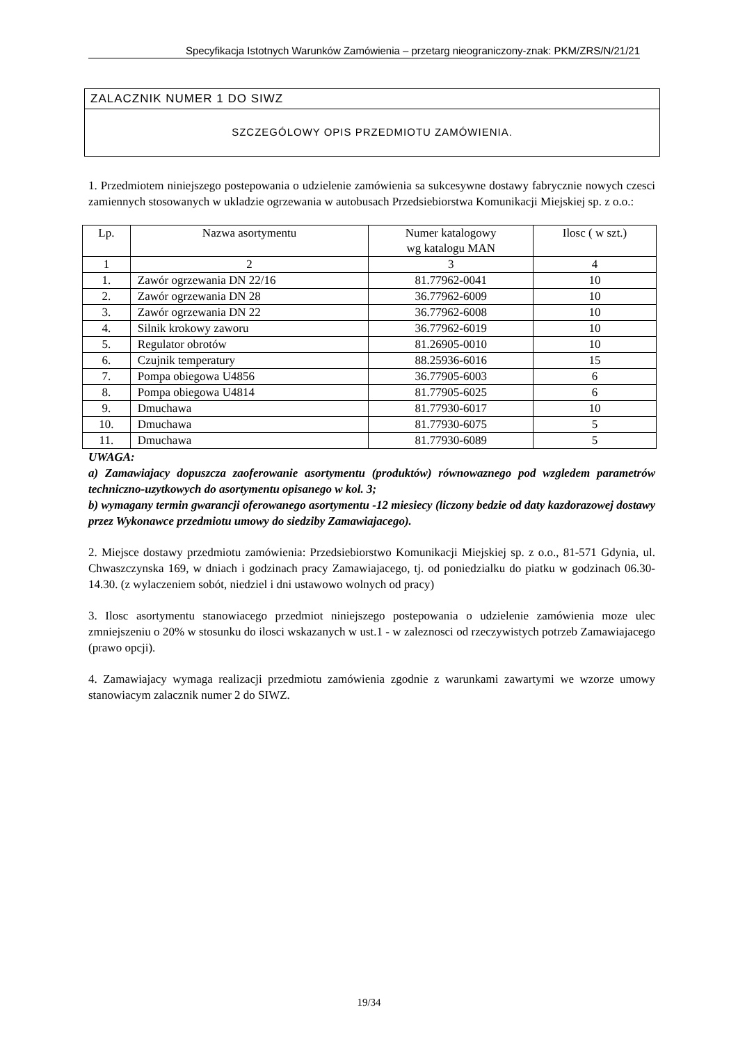Specyfikacja Istotnych Warunków Zamówienia – przetarg nieograniczony-znak: PKM/ZRS/N/21/21
ZALACZNIK NUMER 1 DO SIWZ
SZCZEGÓLOWY OPIS PRZEDMIOTU ZAMÓWIENIA.
1. Przedmiotem niniejszego postepowania o udzielenie zamówienia sa sukcesywne dostawy fabrycznie nowych czesci zamiennych stosowanych w ukladzie ogrzewania w autobusach Przedsiebiorstwa Komunikacji Miejskiej sp. z o.o.:
| Lp. | Nazwa asortymentu | Numer katalogowy wg katalogu MAN | Ilosc ( w szt.) |
| --- | --- | --- | --- |
| 1 | 2 | 3 | 4 |
| 1. | Zawór ogrzewania DN 22/16 | 81.77962-0041 | 10 |
| 2. | Zawór ogrzewania DN 28 | 36.77962-6009 | 10 |
| 3. | Zawór ogrzewania DN 22 | 36.77962-6008 | 10 |
| 4. | Silnik krokowy zaworu | 36.77962-6019 | 10 |
| 5. | Regulator obrotów | 81.26905-0010 | 10 |
| 6. | Czujnik temperatury | 88.25936-6016 | 15 |
| 7. | Pompa obiegowa U4856 | 36.77905-6003 | 6 |
| 8. | Pompa obiegowa U4814 | 81.77905-6025 | 6 |
| 9. | Dmuchawa | 81.77930-6017 | 10 |
| 10. | Dmuchawa | 81.77930-6075 | 5 |
| 11. | Dmuchawa | 81.77930-6089 | 5 |
UWAGA:
a) Zamawiajacy dopuszcza zaoferowanie asortymentu (produktów) równowaznego pod wzgledem parametrów techniczno-uzytkowych do asortymentu opisanego w kol. 3;
b) wymagany termin gwarancji oferowanego asortymentu -12 miesiecy (liczony bedzie od daty kazdorazowej dostawy przez Wykonawce przedmiotu umowy do siedziby Zamawiajacego).
2. Miejsce dostawy przedmiotu zamówienia: Przedsiebiorstwo Komunikacji Miejskiej sp. z o.o., 81-571 Gdynia, ul. Chwaszczynska 169, w dniach i godzinach pracy Zamawiajacego, tj. od poniedzialku do piatku w godzinach 06.30-14.30. (z wylaczeniem sobót, niedziel i dni ustawowo wolnych od pracy)
3. Ilosc asortymentu stanowiacego przedmiot niniejszego postepowania o udzielenie zamówienia moze ulec zmniejszeniu o 20% w stosunku do ilosci wskazanych w ust.1 - w zaleznosci od rzeczywistych potrzeb Zamawiajacego (prawo opcji).
4. Zamawiajacy wymaga realizacji przedmiotu zamówienia zgodnie z warunkami zawartymi we wzorze umowy stanowiacym zalacznik numer 2 do SIWZ.
19/34